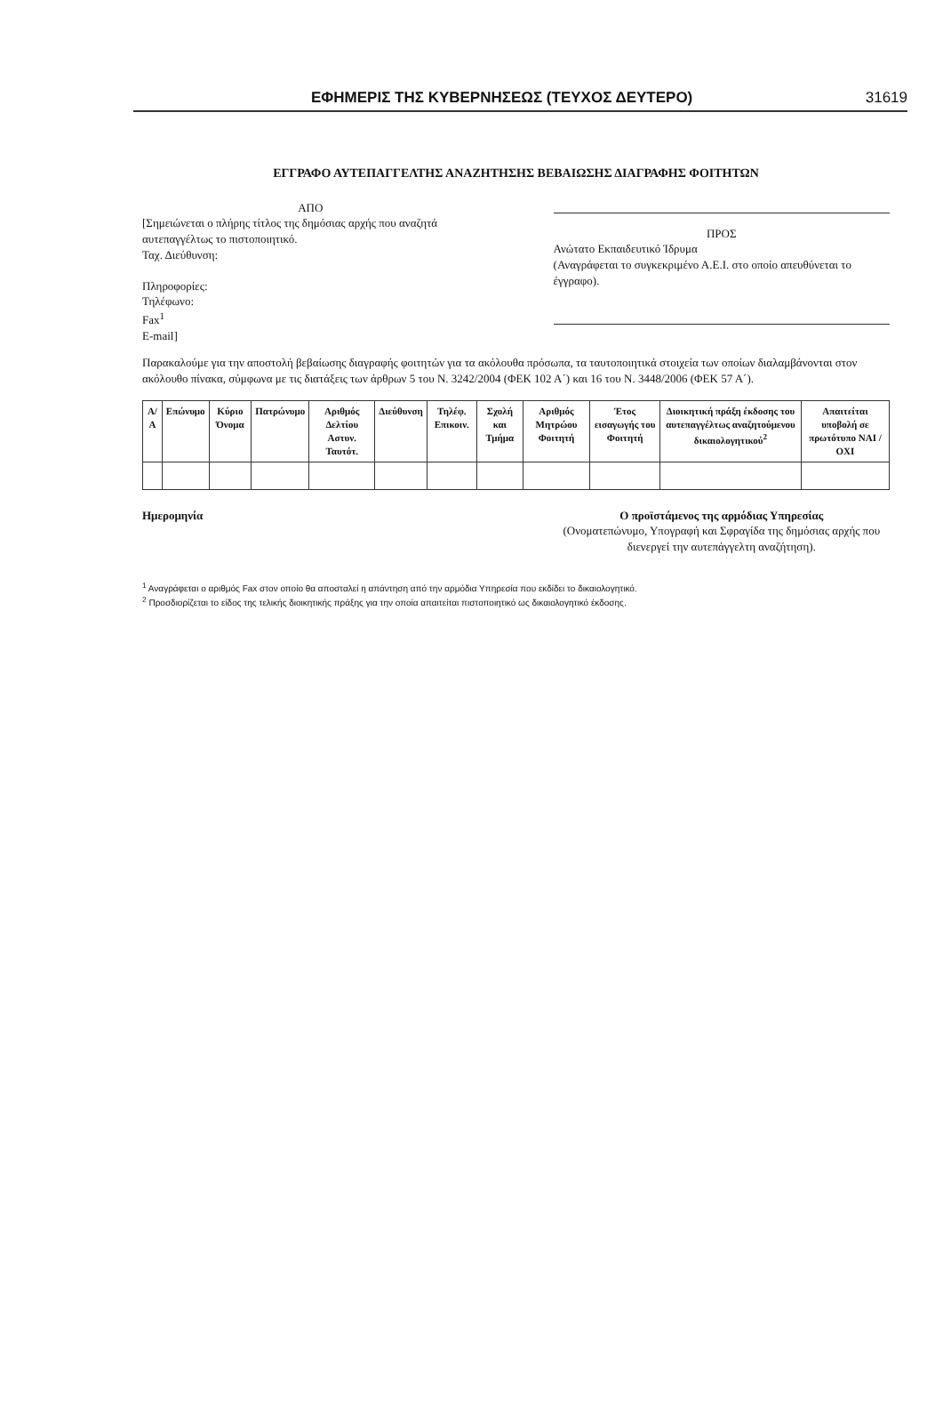ΕΦΗΜΕΡΙΣ ΤΗΣ ΚΥΒΕΡΝΗΣΕΩΣ (ΤΕΥΧΟΣ ΔΕΥΤΕΡΟ) 31619
ΕΓΓΡΑΦΟ ΑΥΤΕΠΑΓΓΕΛΤΗΣ ΑΝΑΖΗΤΗΣΗΣ ΒΕΒΑΙΩΣΗΣ ΔΙΑΓΡΑΦΗΣ ΦΟΙΤΗΤΩΝ
ΑΠΟ
[Σημειώνεται ο πλήρης τίτλος της δημόσιας αρχής που αναζητά αυτεπαγγέλτως το πιστοποιητικό.
Ταχ. Διεύθυνση:
Πληροφορίες:
Τηλέφωνο:
Fax<sup>1</sup>
E-mail]
ΠΡΟΣ
Ανώτατο Εκπαιδευτικό Ίδρυμα
(Αναγράφεται το συγκεκριμένο Α.Ε.Ι. στο οποίο απευθύνεται το έγγραφο).
Παρακαλούμε για την αποστολή βεβαίωσης διαγραφής φοιτητών για τα ακόλουθα πρόσωπα, τα ταυτοποιητικά στοιχεία των οποίων διαλαμβάνονται στον ακόλουθο πίνακα, σύμφωνα με τις διατάξεις των άρθρων 5 του Ν. 3242/2004 (ΦΕΚ 102 Α΄) και 16 του Ν. 3448/2006 (ΦΕΚ 57 Α΄).
| Α/Α | Επώνυμο | Κύριο Όνομα | Πατρώνυμο | Αριθμός Δελτίου Αστυν. Ταυτότ. | Διεύθυνση | Τηλέφ. Επικοιν. | Σχολή και Τμήμα | Αριθμός Μητρώου Φοιτητή | Έτος εισαγωγής του Φοιτητή | Διοικητική πράξη έκδοσης του αυτεπαγγέλτως αναζητούμενου δικαιολογητικού<sup>2</sup> | Απαιτείται υποβολή σε πρωτότυπο ΝΑΙ / ΟΧΙ |
| --- | --- | --- | --- | --- | --- | --- | --- | --- | --- | --- | --- |
Ημερομηνία Ο προϊστάμενος της αρμόδιας Υπηρεσίας
(Ονοματεπώνυμο, Υπογραφή και Σφραγίδα της δημόσιας αρχής που διενεργεί την αυτεπάγγελτη αναζήτηση).
<sup>1</sup> Αναγράφεται ο αριθμός Fax στον οποίο θα αποσταλεί η απάντηση από την αρμόδια Υπηρεσία που εκδίδει το δικαιολογητικό.
<sup>2</sup> Προσδιορίζεται το είδος της τελικής διοικητικής πράξης για την οποία απαιτείται πιστοποιητικό ως δικαιολογητικό έκδοσης.